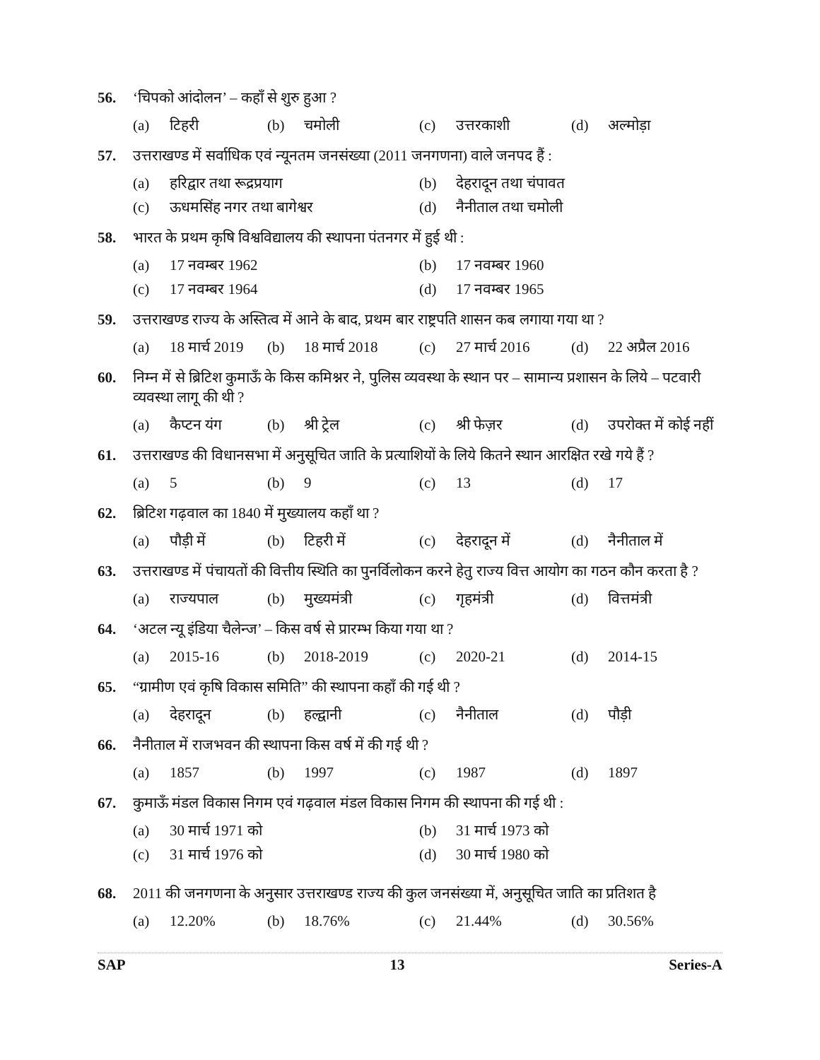56. ‘चिपको आंदोलन’ – कहाँ से शुरु हुआ ?
(a) टिहरी
(b) चमोली
(c) उत्तरकाशी
(d) अल्मोड़ा
57. उत्तराखण्ड में सर्वाधिक एवं न्यूनतम जनसंख्या (2011 जनगणना) वाले जनपद हैं :
(a) हरिद्वार तथा रूद्रप्रयाग
(b) देहरादून तथा चंपावत
(c) ऊधमसिंह नगर तथा बागेश्वर
(d) नैनीताल तथा चमोली
58. भारत के प्रथम कृषि विश्वविद्यालय की स्थापना पंतनगर में हुई थी :
(a) 17 नवम्बर 1962
(b) 17 नवम्बर 1960
(c) 17 नवम्बर 1964
(d) 17 नवम्बर 1965
59. उत्तराखण्ड राज्य के अस्तित्व में आने के बाद, प्रथम बार राष्ट्रपति शासन कब लगाया गया था ?
(a) 18 मार्च 2019
(b) 18 मार्च 2018
(c) 27 मार्च 2016
(d) 22 अप्रैल 2016
60. निम्न में से ब्रिटिश कुमाऊँ के किस कमिश्नर ने, पुलिस व्यवस्था के स्थान पर – सामान्य प्रशासन के लिये – पटवारी व्यवस्था लागू की थी ?
(a) कैप्टन यंग
(b) श्री ट्रेल
(c) श्री फेज़र
(d) उपरोक्त में कोई नहीं
61. उत्तराखण्ड की विधानसभा में अनुसूचित जाति के प्रत्याशियों के लिये कितने स्थान आरक्षित रखे गये हैं ?
(a) 5
(b) 9
(c) 13
(d) 17
62. ब्रिटिश गढ़वाल का 1840 में मुख्यालय कहाँ था ?
(a) पौड़ी में
(b) टिहरी में
(c) देहरादून में
(d) नैनीताल में
63. उत्तराखण्ड में पंचायतों की वित्तीय स्थिति का पुनर्विलोकन करने हेतु राज्य वित्त आयोग का गठन कौन करता है ?
(a) राज्यपाल
(b) मुख्यमंत्री
(c) गृहमंत्री
(d) वित्तमंत्री
64. ‘अटल न्यू इंडिया चैलेन्ज’ – किस वर्ष से प्रारम्भ किया गया था ?
(a) 2015-16
(b) 2018-2019
(c) 2020-21
(d) 2014-15
65. “ग्रामीण एवं कृषि विकास समिति” की स्थापना कहाँ की गई थी ?
(a) देहरादून
(b) हल्द्वानी
(c) नैनीताल
(d) पौड़ी
66. नैनीताल में राजभवन की स्थापना किस वर्ष में की गई थी ?
(a) 1857
(b) 1997
(c) 1987
(d) 1897
67. कुमाऊँ मंडल विकास निगम एवं गढ़वाल मंडल विकास निगम की स्थापना की गई थी :
(a) 30 मार्च 1971 को
(b) 31 मार्च 1973 को
(c) 31 मार्च 1976 को
(d) 30 मार्च 1980 को
68. 2011 की जनगणना के अनुसार उत्तराखण्ड राज्य की कुल जनसंख्या में, अनुसूचित जाति का प्रतिशत है
(a) 12.20%
(b) 18.76%
(c) 21.44%
(d) 30.56%
SAP 13 Series-A